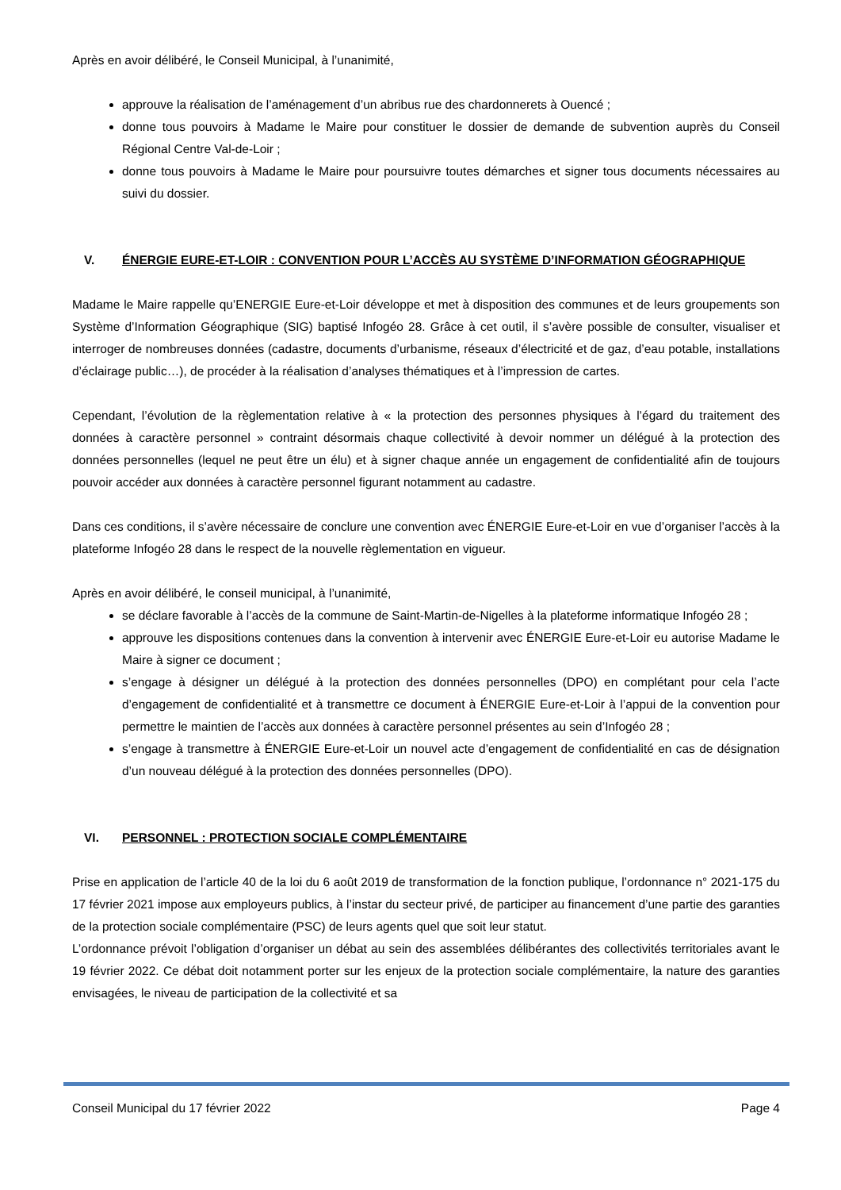Après en avoir délibéré, le Conseil Municipal, à l’unanimité,
approuve la réalisation de l’aménagement d’un abribus rue des chardonnerets à Ouencé ;
donne tous pouvoirs à Madame le Maire pour constituer le dossier de demande de subvention auprès du Conseil Régional Centre Val-de-Loir ;
donne tous pouvoirs à Madame le Maire pour poursuivre toutes démarches et signer tous documents nécessaires au suivi du dossier.
V. ÉNERGIE EURE-ET-LOIR : CONVENTION POUR L’ACCÈS AU SYSTÈME D’INFORMATION GÉOGRAPHIQUE
Madame le Maire rappelle qu’ENERGIE Eure-et-Loir développe et met à disposition des communes et de leurs groupements son Système d’Information Géographique (SIG) baptisé Infogéo 28. Grâce à cet outil, il s’avère possible de consulter, visualiser et interroger de nombreuses données (cadastre, documents d’urbanisme, réseaux d’électricité et de gaz, d’eau potable, installations d’éclairage public…), de procéder à la réalisation d’analyses thématiques et à l’impression de cartes.
Cependant, l’évolution de la règlementation relative à « la protection des personnes physiques à l’égard du traitement des données à caractère personnel » contraint désormais chaque collectivité à devoir nommer un délégué à la protection des données personnelles (lequel ne peut être un élu) et à signer chaque année un engagement de confidentialité afin de toujours pouvoir accéder aux données à caractère personnel figurant notamment au cadastre.
Dans ces conditions, il s’avère nécessaire de conclure une convention avec ÉNERGIE Eure-et-Loir en vue d’organiser l’accès à la plateforme Infogéo 28 dans le respect de la nouvelle règlementation en vigueur.
Après en avoir délibéré, le conseil municipal, à l’unanimité,
se déclare favorable à l’accès de la commune de Saint-Martin-de-Nigelles à la plateforme informatique Infogéo 28 ;
approuve les dispositions contenues dans la convention à intervenir avec ÉNERGIE Eure-et-Loir eu autorise Madame le Maire à signer ce document ;
s’engage à désigner un délégué à la protection des données personnelles (DPO) en complétant pour cela l’acte d’engagement de confidentialité et à transmettre ce document à ÉNERGIE Eure-et-Loir à l’appui de la convention pour permettre le maintien de l’accès aux données à caractère personnel présentes au sein d’Infogéo 28 ;
s’engage à transmettre à ÉNERGIE Eure-et-Loir un nouvel acte d’engagement de confidentialité en cas de désignation d’un nouveau délégué à la protection des données personnelles (DPO).
VI. PERSONNEL : PROTECTION SOCIALE COMPLÉMENTAIRE
Prise en application de l’article 40 de la loi du 6 août 2019 de transformation de la fonction publique, l’ordonnance n° 2021-175 du 17 février 2021 impose aux employeurs publics, à l’instar du secteur privé, de participer au financement d’une partie des garanties de la protection sociale complémentaire (PSC) de leurs agents quel que soit leur statut.
L’ordonnance prévoit l’obligation d’organiser un débat au sein des assemblées délibérantes des collectivités territoriales avant le 19 février 2022. Ce débat doit notamment porter sur les enjeux de la protection sociale complémentaire, la nature des garanties envisagées, le niveau de participation de la collectivité et sa
Conseil Municipal du 17 février 2022 Page 4